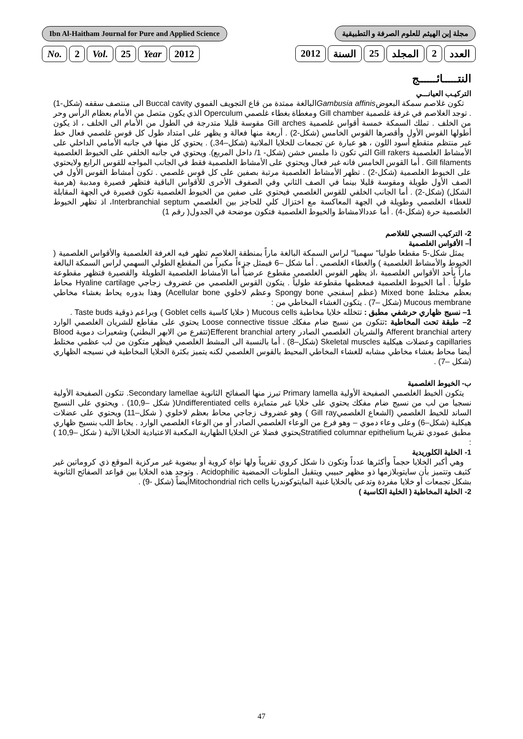Ibn Al-Haitham Journal for Pure and Applied Science
مجلة إبن الهيثم للعلوم الصرفة و التطبيقية
No. 2 Vol. 25 Year 2012 العدد 2 المجلد 25 السنة 2012
النتـــــائــــــج
التركيـب العيانـــي
تكون غلاصم سمكة البعوضGambusia affinisالبالغة ممتدة من قاع التجويف الفموي Buccal cavity الى منتصف سقفه (شكل-1) . توجد الغلاصم في غرفة غلصمية Gill chamber ومغطاة بغطاء غلصمي Operculum الذي يكون متصل من الأمام بعظام الرأس وحر من الخلف . تملك السمكة خمسة أقواس غلصمية Gill arches مقوسة قليلا متدرجة في الطول من الأمام الى الخلف ، اذ يكون أطولها القوس الأول وأقصرها القوس الخامس (شكل-2) . أربعة منها فعالة و يظهر على امتداد طول كل قوس غلصمي فعال خط غير منتظم متقطع أسود اللون ، هو عبارة عن تجمعات للخلايا الملانية (شكل–34,) . يحتوي كل منها في جانبه الأمامي الداخلي على الأمشاط الغلصمية Gill rakers التي تكون ذا ملمس خشن (شكل- 1/ داخل المربع). ويحتوي في جانبه الخلفي على الخيوط الغلصمية Gill filaments . أما القوس الخامس فانه غير فعال ويحتوي على الأمشاط الغلصمية فقط في الجانب المواجه للقوس الرابع ولايحتوي على الخيوط الغلصمية (شكل-2) . تظهر الأمشاط الغلصمية مرتبة بصفين على كل قوس غلصمي . تكون أمشاط القوس الأول في الصف الأول طويلة ومقوسة قليلا بينما في الصف الثاني وفي الصفوف الأخرى للأقواس الباقية فتظهر قصيرة ومدببة (هرمية الشكل) (شكل-2) . أما الجانب الخلفي للقوس الغلصمي فيحتوي على صفين من الخيوط الغلصمية تكون قصيرة في الجهة المقابلة للغطاء الغلصمي وطويلة في الجهة المعاكسة مع اختزال كلي للحاجز بين الغلصمي Interbranchial septum، اذ تظهر الخيوط الغلصمية حرة (شكل-4) . أما عددالامشاط والخيوط الغلصمية فتكون موضحة في الجدول( رقم 1)
2- التركيب النسجي للغلاصم
أ– الأقواس الغلصمية
يمثل شكل-5 مقطعا طوليا" سهميا" لراس السمكة البالغة ماراً بمنطقة الغلاصم تظهر فيه الغرفة الغلصمية والأقواس الغلصمية ( الخيوط والأمشاط الغلصمية ) والغطاء الغلصمي . أما شكل –6 فيمثل جزءاً مكبراً من المقطع الطولي السهمي لراس السمكة البالغة ماراً بأحد الأقواس الغلصمية ،اذ يظهر القوس الغلصمي مقطوع عرضياً أما الأمشاط الغلصمية الطويلة والقصيرة فتظهر مقطوعة طولياً . أما الخيوط الغلصمية فمعظمها مقطوعة طولياً . يتكون القوس الغلصمي من غضروف زجاجي Hyaline cartilage محاط بعظم مختلط Mixed bone (عظم إسفنجي Spongy bone وعظم لاخلوي Acellular bone) وهذا بدوره يحاط بغشاء مخاطي Mucous membrane (شكل –7) . يتكون الغشاء المخاطي من :
1– نسيج ظهاري حرشفي مطبق : تتخلله خلايا مخاطية Mucous cells ( خلايا كاسية Goblet cells ) وبراعم ذوقية Taste buds .
2– طبقة تحت المخاطية : تتكون من نسيج ضام مفكك Loose connective tissue يحتوي على مقاطع للشريان الغلصمي الوارد Afferent branchial artery والشريان الغلصمي الصادر Efferent branchial artery(تتفرع من الابهر البطني) وشعيرات دموية Blood capillaries وعضلات هيكلية Skeletal muscles (شكل–8) . أما بالنسبة الى المشط الغلصمي فيظهر متكون من لب عظمي مختلط أيضا محاط بغشاء مخاطي مشابه للغشاء المخاطي المحيط بالقوس الغلصمي لكنه يتميز بكثرة الخلايا المخاطية في نسيجه الظهاري (شكل –7) .
ب- الخيوط الغلصمية
يتكون الخيط الغلصمي الصفيحة الأولية Primary lamella تبرز منها الصفائح الثانوية Secondary lamellae. تتكون الصفيحة الأولية نسجيا من لب من نسيج ضام مفكك يحتوي على خلايا غير متمايزة Undifferentiated cells( شكل –10,9) . ويحتوي على النسيج الساند للخيط الغلصمي (الشعاع الغلصميGill ray ) وهو غضروف زجاجي محاط بعظم لاخلوي ( شكل–11) ويحتوي على عضلات هيكلية (شكل–6) وعلى وعاء دموي – وهو فرع من الوعاء الغلصمي الصادر أو من الوعاء الغلصمي الوارد . يحاط اللب بنسيج ظهاري مطبق عمودي تقريبا Stratified columnar epitheliumيحتوي فضلا عن الخلايا الظهارية المكعبة الاعتيادية الخلايا الآتية ( شكل –10,9 ) :
1- الخلية الكلوريدية
وهي أكبر الخلايا حجماً وأكثرها عدداً وتكون ذا شكل كروي تقريباً ولها نواة كروية أو بيضوية غير مركزية الموقع ذي كروماتين غير كثيف وتتميز بأن سايتوبلازمها ذو مظهر حبيبي ويتقبل الملونات الحمضية Acidophilic . وتوجد هذه الخلايا بين قواعد الصفائح الثانوية بشكل تجمعات أو خلايا مفردة وتدعى بالخلايا غنية المايتوكوندريا Mitochondrial rich cellsأيضاً (شكل -9) .
2- الخلية المخاطية ( الخلية الكاسية )
47